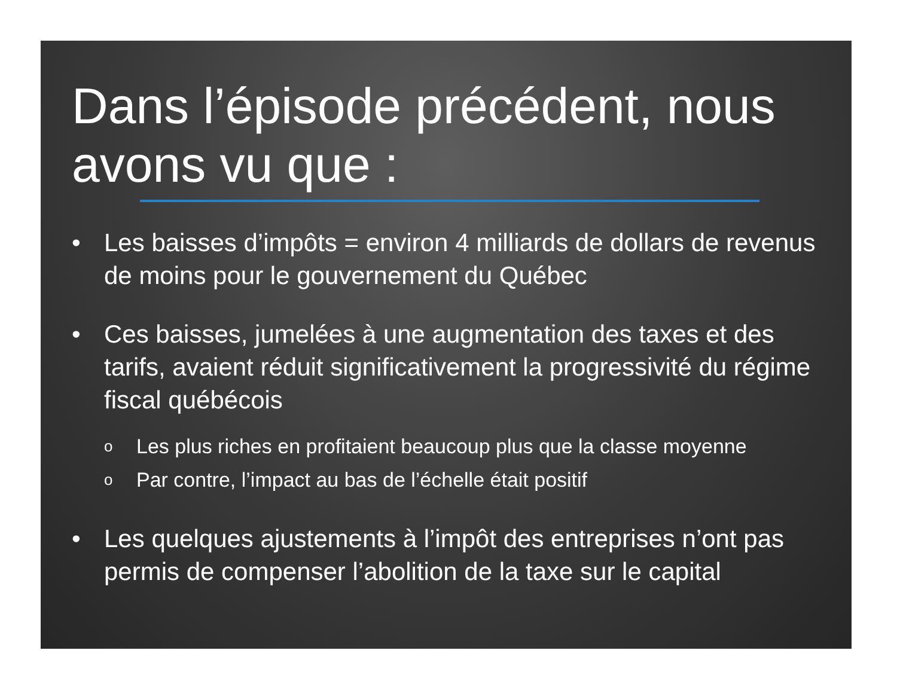Dans l’épisode précédent, nous avons vu que :
• Les baisses d’impôts = environ 4 milliards de dollars de revenus de moins pour le gouvernement du Québec
• Ces baisses, jumelées à une augmentation des taxes et des tarifs, avaient réduit significativement la progressivité du régime fiscal québécois
o Les plus riches en profitaient beaucoup plus que la classe moyenne
o Par contre, l’impact au bas de l’échelle était positif
• Les quelques ajustements à l’impôt des entreprises n’ont pas permis de compenser l’abolition de la taxe sur le capital